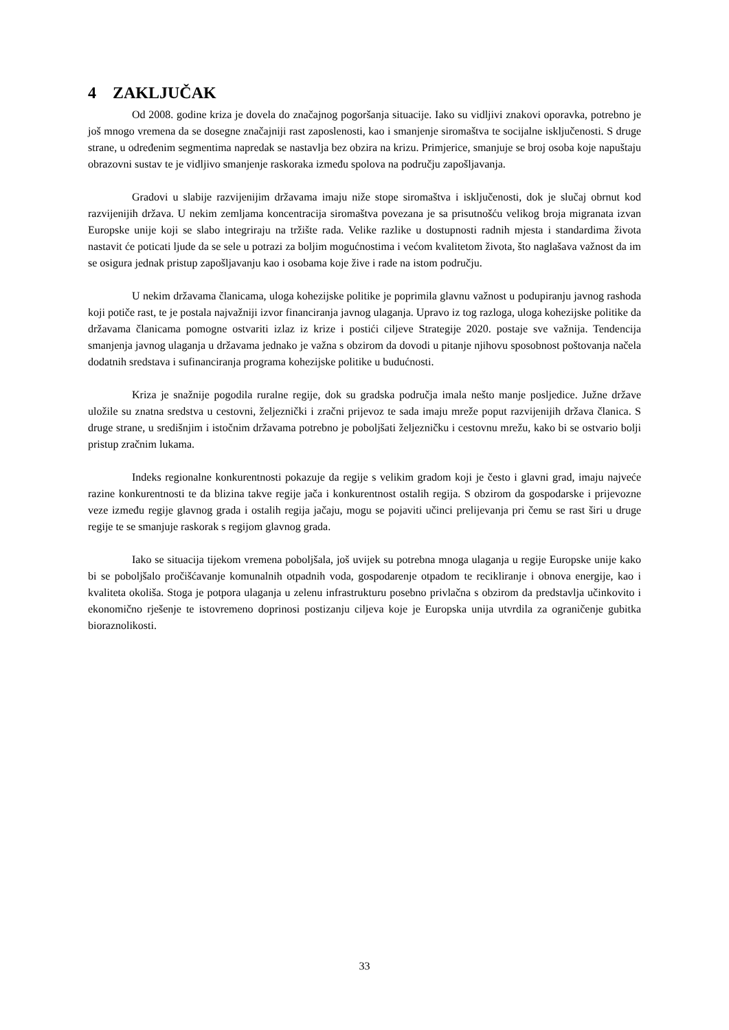4 ZAKLJUČAK
Od 2008. godine kriza je dovela do značajnog pogoršanja situacije. Iako su vidljivi znakovi oporavka, potrebno je još mnogo vremena da se dosegne značajniji rast zaposlenosti, kao i smanjenje siromaštva te socijalne isključenosti. S druge strane, u određenim segmentima napredak se nastavlja bez obzira na krizu. Primjerice, smanjuje se broj osoba koje napuštaju obrazovni sustav te je vidljivo smanjenje raskoraka između spolova na području zapošljavanja.
Gradovi u slabije razvijenijim državama imaju niže stope siromaštva i isključenosti, dok je slučaj obrnut kod razvijenijih država. U nekim zemljama koncentracija siromaštva povezana je sa prisutnošću velikog broja migranata izvan Europske unije koji se slabo integriraju na tržište rada. Velike razlike u dostupnosti radnih mjesta i standardima života nastavit će poticati ljude da se sele u potrazi za boljim mogućnostima i većom kvalitetom života, što naglašava važnost da im se osigura jednak pristup zapošljavanju kao i osobama koje žive i rade na istom području.
U nekim državama članicama, uloga kohezijske politike je poprimila glavnu važnost u podupiranju javnog rashoda koji potiče rast, te je postala najvažniji izvor financiranja javnog ulaganja. Upravo iz tog razloga, uloga kohezijske politike da državama članicama pomogne ostvariti izlaz iz krize i postići ciljeve Strategije 2020. postaje sve važnija. Tendencija smanjenja javnog ulaganja u državama jednako je važna s obzirom da dovodi u pitanje njihovu sposobnost poštovanja načela dodatnih sredstava i sufinanciranja programa kohezijske politike u budućnosti.
Kriza je snažnije pogodila ruralne regije, dok su gradska područja imala nešto manje posljedice. Južne države uložile su znatna sredstva u cestovni, željeznički i zračni prijevoz te sada imaju mreže poput razvijenijih država članica. S druge strane, u središnjim i istočnim državama potrebno je poboljšati željezničku i cestovnu mrežu, kako bi se ostvario bolji pristup zračnim lukama.
Indeks regionalne konkurentnosti pokazuje da regije s velikim gradom koji je često i glavni grad, imaju najveće razine konkurentnosti te da blizina takve regije jača i konkurentnost ostalih regija. S obzirom da gospodarske i prijevozne veze između regije glavnog grada i ostalih regija jačaju, mogu se pojaviti učinci prelijevanja pri čemu se rast širi u druge regije te se smanjuje raskorak s regijom glavnog grada.
Iako se situacija tijekom vremena poboljšala, još uvijek su potrebna mnoga ulaganja u regije Europske unije kako bi se poboljšalo pročišćavanje komunalnih otpadnih voda, gospodarenje otpadom te recikliranje i obnova energije, kao i kvaliteta okoliša. Stoga je potpora ulaganja u zelenu infrastrukturu posebno privlačna s obzirom da predstavlja učinkovito i ekonomično rješenje te istovremeno doprinosi postizanju ciljeva koje je Europska unija utvrdila za ograničenje gubitka bioraznolikosti.
33